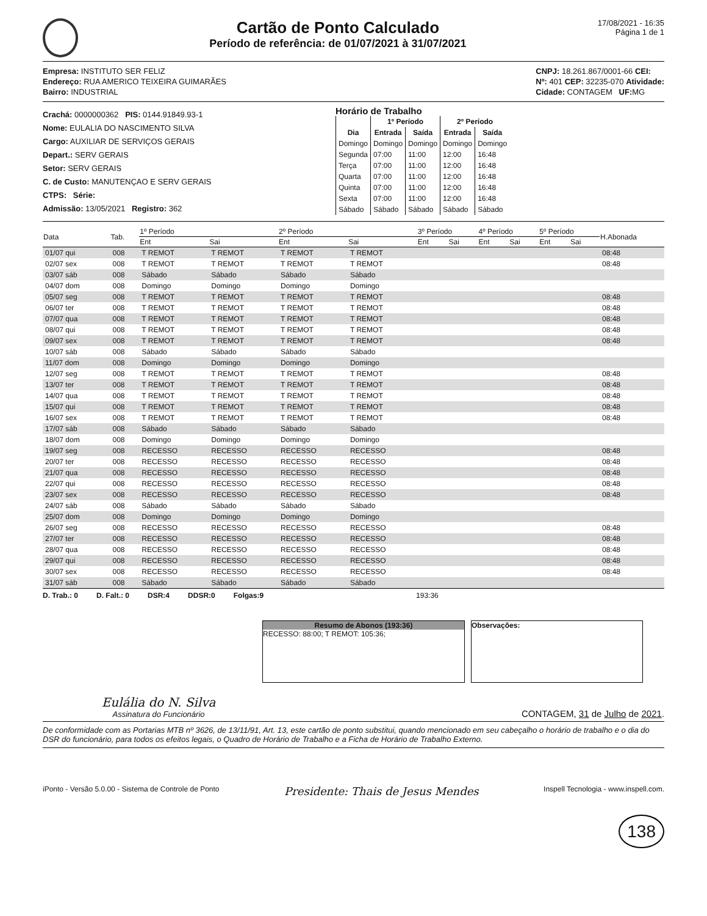Cartão de Ponto Calculado
Período de referência: de 01/07/2021 à 31/07/2021
17/08/2021 - 16:35
Página 1 de 1
Empresa: INSTITUTO SER FELIZ
Endereço: RUA AMERICO TEIXEIRA GUIMARÃES
Bairro: INDUSTRIAL
CNPJ: 18.261.867/0001-66 CEI:
Nº: 401 CEP: 32235-070 Atividade:
Cidade: CONTAGEM UF: MG
Crachá: 0000000362 PIS: 0144.91849.93-1
Nome: EULALIA DO NASCIMENTO SILVA
Cargo: AUXILIAR DE SERVIÇOS GERAIS
Depart.: SERV GERAIS
Setor: SERV GERAIS
C. de Custo: MANUTENÇAO E SERV GERAIS
CTPS: Série:
Admissão: 13/05/2021 Registro: 362
Horário de Trabalho
| | 1º Período | | 2º Período | |
| --- | --- | --- | --- | --- |
| Dia | Entrada | Saída | Entrada | Saída |
| Domingo | Domingo | Domingo | Domingo | Domingo |
| Segunda | 07:00 | 11:00 | 12:00 | 16:48 |
| Terça | 07:00 | 11:00 | 12:00 | 16:48 |
| Quarta | 07:00 | 11:00 | 12:00 | 16:48 |
| Quinta | 07:00 | 11:00 | 12:00 | 16:48 |
| Sexta | 07:00 | 11:00 | 12:00 | 16:48 |
| Sábado | Sábado | Sábado | Sábado | Sábado |
| Data | Tab. | 1º Período | | 2º Período | | 3º Período | | 4º Período | | 5º Período | | H.Abonada |
| --- | --- | --- | --- | --- | --- | --- | --- | --- | --- | --- | --- | --- |
| | | Ent | Sai | Ent | Sai | Ent | Sai | Ent | Sai | Ent | Sai | |
| 01/07 qui | 008 | T REMOT | T REMOT | T REMOT | T REMOT | | | | | | | 08:48 |
| 02/07 sex | 008 | T REMOT | T REMOT | T REMOT | T REMOT | | | | | | | 08:48 |
| 03/07 sáb | 008 | Sábado | Sábado | Sábado | Sábado | | | | | | | |
| 04/07 dom | 008 | Domingo | Domingo | Domingo | Domingo | | | | | | | |
| 05/07 seg | 008 | T REMOT | T REMOT | T REMOT | T REMOT | | | | | | | 08:48 |
| 06/07 ter | 008 | T REMOT | T REMOT | T REMOT | T REMOT | | | | | | | 08:48 |
| 07/07 qua | 008 | T REMOT | T REMOT | T REMOT | T REMOT | | | | | | | 08:48 |
| 08/07 qui | 008 | T REMOT | T REMOT | T REMOT | T REMOT | | | | | | | 08:48 |
| 09/07 sex | 008 | T REMOT | T REMOT | T REMOT | T REMOT | | | | | | | 08:48 |
| 10/07 sáb | 008 | Sábado | Sábado | Sábado | Sábado | | | | | | | |
| 11/07 dom | 008 | Domingo | Domingo | Domingo | Domingo | | | | | | | |
| 12/07 seg | 008 | T REMOT | T REMOT | T REMOT | T REMOT | | | | | | | 08:48 |
| 13/07 ter | 008 | T REMOT | T REMOT | T REMOT | T REMOT | | | | | | | 08:48 |
| 14/07 qua | 008 | T REMOT | T REMOT | T REMOT | T REMOT | | | | | | | 08:48 |
| 15/07 qui | 008 | T REMOT | T REMOT | T REMOT | T REMOT | | | | | | | 08:48 |
| 16/07 sex | 008 | T REMOT | T REMOT | T REMOT | T REMOT | | | | | | | 08:48 |
| 17/07 sáb | 008 | Sábado | Sábado | Sábado | Sábado | | | | | | | |
| 18/07 dom | 008 | Domingo | Domingo | Domingo | Domingo | | | | | | | |
| 19/07 seg | 008 | RECESSO | RECESSO | RECESSO | RECESSO | | | | | | | 08:48 |
| 20/07 ter | 008 | RECESSO | RECESSO | RECESSO | RECESSO | | | | | | | 08:48 |
| 21/07 qua | 008 | RECESSO | RECESSO | RECESSO | RECESSO | | | | | | | 08:48 |
| 22/07 qui | 008 | RECESSO | RECESSO | RECESSO | RECESSO | | | | | | | 08:48 |
| 23/07 sex | 008 | RECESSO | RECESSO | RECESSO | RECESSO | | | | | | | 08:48 |
| 24/07 sáb | 008 | Sábado | Sábado | Sábado | Sábado | | | | | | | |
| 25/07 dom | 008 | Domingo | Domingo | Domingo | Domingo | | | | | | | |
| 26/07 seg | 008 | RECESSO | RECESSO | RECESSO | RECESSO | | | | | | | 08:48 |
| 27/07 ter | 008 | RECESSO | RECESSO | RECESSO | RECESSO | | | | | | | 08:48 |
| 28/07 qua | 008 | RECESSO | RECESSO | RECESSO | RECESSO | | | | | | | 08:48 |
| 29/07 qui | 008 | RECESSO | RECESSO | RECESSO | RECESSO | | | | | | | 08:48 |
| 30/07 sex | 008 | RECESSO | RECESSO | RECESSO | RECESSO | | | | | | | 08:48 |
| 31/07 sáb | 008 | Sábado | Sábado | Sábado | Sábado | | | | | | | |
D. Trab.: 0 D. Falt.: 0 DSR:4 DDSR:0 Folgas:9 193:36
Resumo de Abonos (193:36)
RECESSO: 88:00; T REMOT: 105:36;
Observações:
Eulália do N. Silva
Assinatura do Funcionário
CONTAGEM, 31 de Julho de 2021.
De conformidade com as Portarias MTB nº 3626, de 13/11/91, Art. 13, este cartão de ponto substitui, quando mencionado em seu cabeçalho o horário de trabalho e o dia do DSR do funcionário, para todos os efeitos legais, o Quadro de Horário de Trabalho e a Ficha de Horário de Trabalho Externo.
iPonto - Versão 5.0.00 - Sistema de Controle de Ponto Presidente: Thais de Jesus Mendes Inspell Tecnologia - www.inspell.com.
138